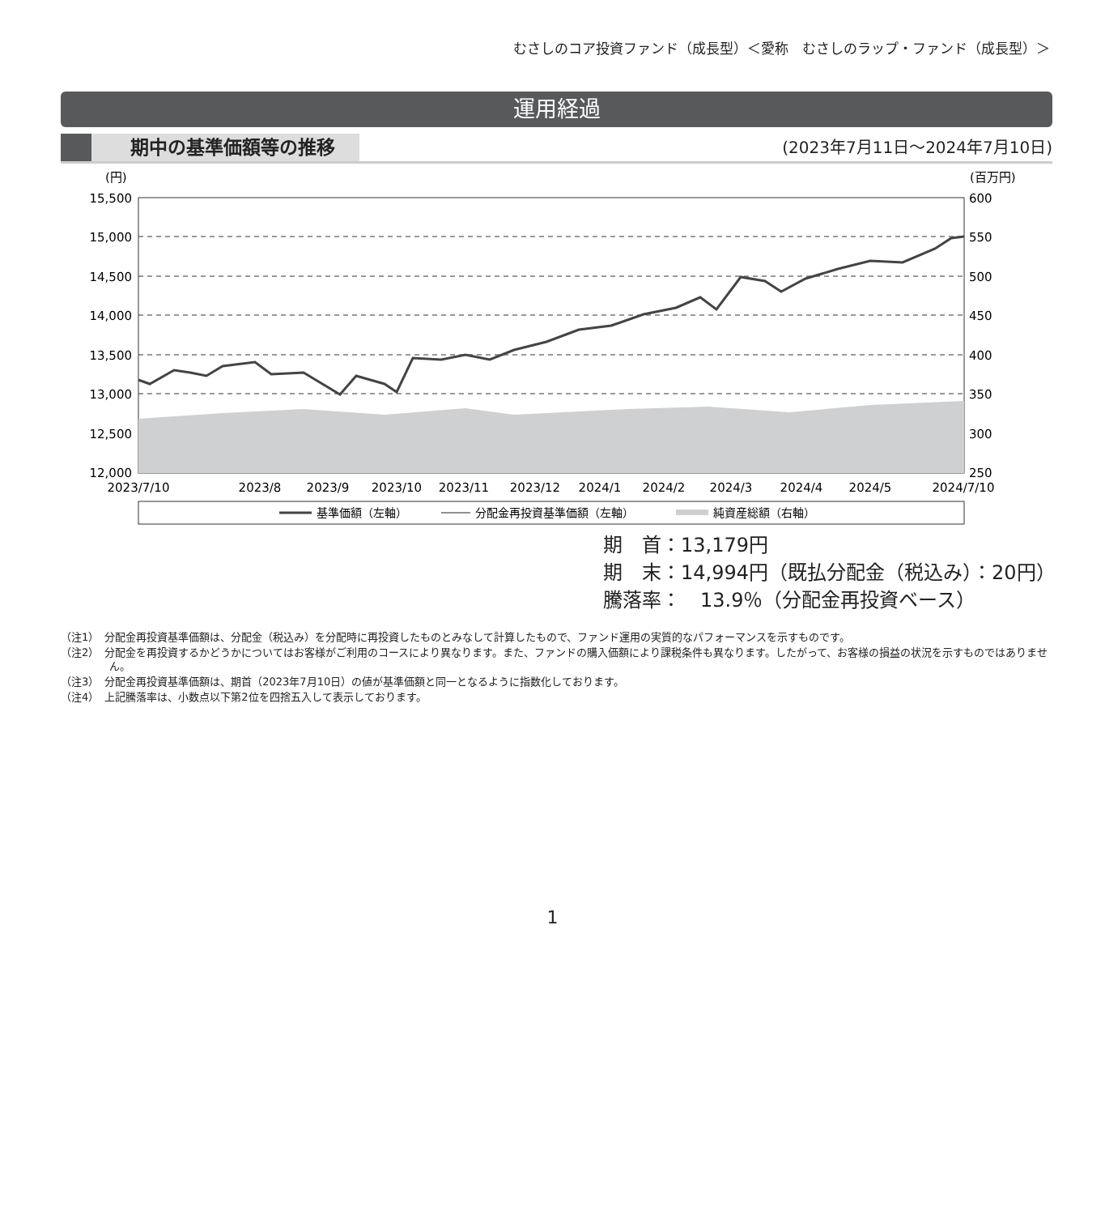むさしのコア投資ファンド（成長型）＜愛称　むさしのラップ・ファンド（成長型）＞
運用経過
期中の基準価額等の推移
(2023年7月11日～2024年7月10日)
(円)
(百万円)
15,500
15,000
14,500
14,000
13,500
13,000
12,500
12,000
600
550
500
450
400
350
300
250
2023/7/10
2023/8
2023/9
2023/10
2023/11
2023/12
2024/1
2024/2
2024/3
2024/4
2024/5
2024/7/10
基準価額（左軸）
分配金再投資基準価額（左軸）
純資産総額（右軸）
期　首：13,179円
期　末：14,994円（既払分配金（税込み）：20円）
騰落率：　13.9％（分配金再投資ベース）
（注1）　分配金再投資基準価額は、分配金（税込み）を分配時に再投資したものとみなして計算したもので、ファンド運用の実質的なパフォーマンスを示すものです。
（注2）　分配金を再投資するかどうかについてはお客様がご利用のコースにより異なります。また、ファンドの購入価額により課税条件も異なります。したがって、お客様の損益の状況を示すものではありません。
（注3）　分配金再投資基準価額は、期首（2023年7月10日）の値が基準価額と同一となるように指数化しております。
（注4）　上記騰落率は、小数点以下第2位を四捨五入して表示しております。
1